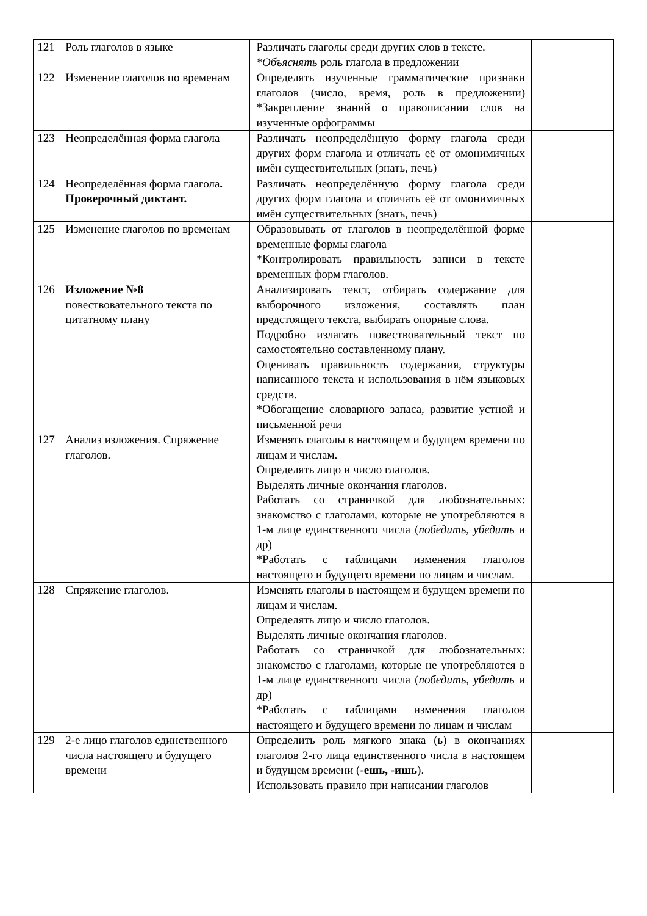| 121 | Роль глаголов в языке | Различать глаголы среди других слов в тексте. *Объяснять роль глагола в предложении | |
| 122 | Изменение глаголов по временам | Определять изученные грамматические признаки глаголов (число, время, роль в предложении) *Закрепление знаний о правописании слов на изученные орфограммы | |
| 123 | Неопределённая форма глагола | Различать неопределённую форму глагола среди других форм глагола и отличать её от омонимичных имён существительных (знать, печь) | |
| 124 | Неопределённая форма глагола . Проверочный диктант. | Различать неопределённую форму глагола среди других форм глагола и отличать её от омонимичных имён существительных (знать, печь) | |
| 125 | Изменение глаголов по временам | Образовывать от глаголов в неопределённой форме временные формы глагола *Контролировать правильность записи в тексте временных форм глаголов. | |
| 126 | Изложение №8 повествовательного текста по цитатному плану | Анализировать текст, отбирать содержание для выборочного изложения, составлять план предстоящего текста, выбирать опорные слова. Подробно излагать повествовательный текст по самостоятельно составленному плану. Оценивать правильность содержания, структуры написанного текста и использования в нём языковых средств. *Обогащение словарного запаса, развитие устной и письменной речи | |
| 127 | Анализ изложения. Спряжение глаголов. | Изменять глаголы в настоящем и будущем времени по лицам и числам. Определять лицо и число глаголов. Выделять личные окончания глаголов. Работать со страничкой для любознательных: знакомство с глаголами, которые не употребляются в 1-м лице единственного числа ( победить, убедить и др) *Работать с таблицами изменения глаголов настоящего и будущего времени по лицам и числам. | |
| 128 | Спряжение глаголов. | Изменять глаголы в настоящем и будущем времени по лицам и числам. Определять лицо и число глаголов. Выделять личные окончания глаголов. Работать со страничкой для любознательных: знакомство с глаголами, которые не употребляются в 1-м лице единственного числа ( победить, убедить и др) *Работать с таблицами изменения глаголов настоящего и будущего времени по лицам и числам | |
| 129 | 2-е лицо глаголов единственного числа настоящего и будущего времени | Определить роль мягкого знака (ь) в окончаниях глаголов 2-го лица единственного числа в настоящем и будущем времени ( -ешь, -ишь ). Использовать правило при написании глаголов | |